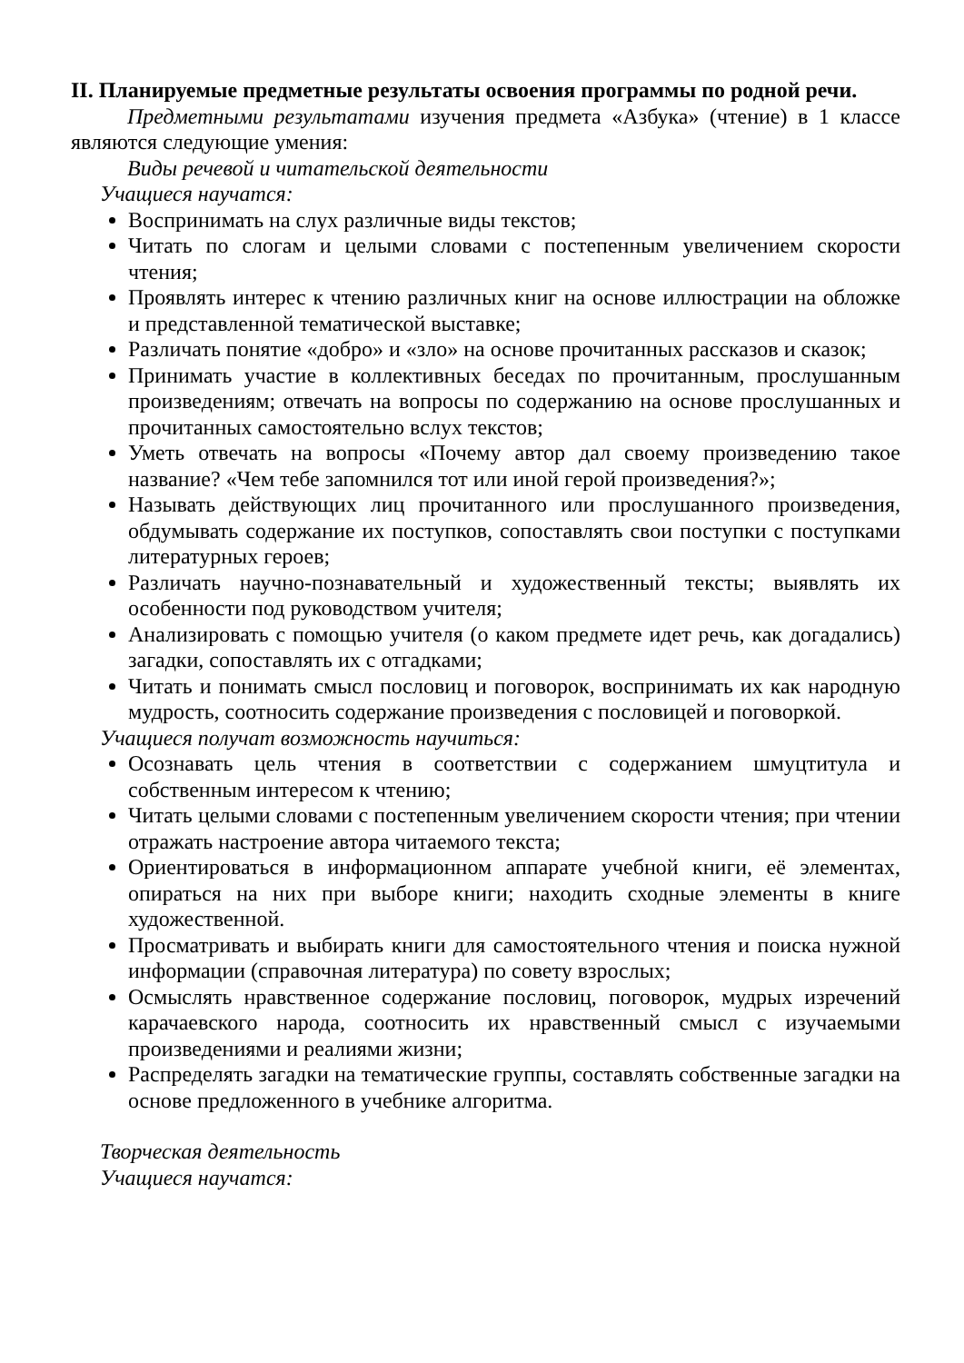II. Планируемые предметные результаты освоения программы по родной речи.
Предметными результатами изучения предмета «Азбука» (чтение) в 1 классе являются следующие умения:
Виды речевой и читательской деятельности
Учащиеся научатся:
Воспринимать на слух различные виды текстов;
Читать по слогам и целыми словами с постепенным увеличением скорости чтения;
Проявлять интерес к чтению различных книг на основе иллюстрации на обложке и представленной тематической выставке;
Различать понятие «добро» и «зло» на основе прочитанных рассказов и сказок;
Принимать участие в коллективных беседах по прочитанным, прослушанным произведениям; отвечать на вопросы по содержанию на основе прослушанных и прочитанных самостоятельно вслух текстов;
Уметь отвечать на вопросы «Почему автор дал своему произведению такое название? «Чем тебе запомнился тот или иной герой произведения?»;
Называть действующих лиц прочитанного или прослушанного произведения, обдумывать содержание их поступков, сопоставлять свои поступки с поступками литературных героев;
Различать научно-познавательный и художественный тексты; выявлять их особенности под руководством учителя;
Анализировать с помощью учителя (о каком предмете идет речь, как догадались) загадки, сопоставлять их с отгадками;
Читать и понимать смысл пословиц и поговорок, воспринимать их как народную мудрость, соотносить содержание произведения с пословицей и поговоркой.
Учащиеся получат возможность научиться:
Осознавать цель чтения в соответствии с содержанием шмуцтитула и собственным интересом к чтению;
Читать целыми словами с постепенным увеличением скорости чтения; при чтении отражать настроение автора читаемого текста;
Ориентироваться в информационном аппарате учебной книги, её элементах, опираться на них при выборе книги; находить сходные элементы в книге художественной.
Просматривать и выбирать книги для самостоятельного чтения и поиска нужной информации (справочная литература) по совету взрослых;
Осмыслять нравственное содержание пословиц, поговорок, мудрых изречений карачаевского народа, соотносить их нравственный смысл с изучаемыми произведениями и реалиями жизни;
Распределять загадки на тематические группы, составлять собственные загадки на основе предложенного в учебнике алгоритма.
Творческая деятельность
Учащиеся научатся: